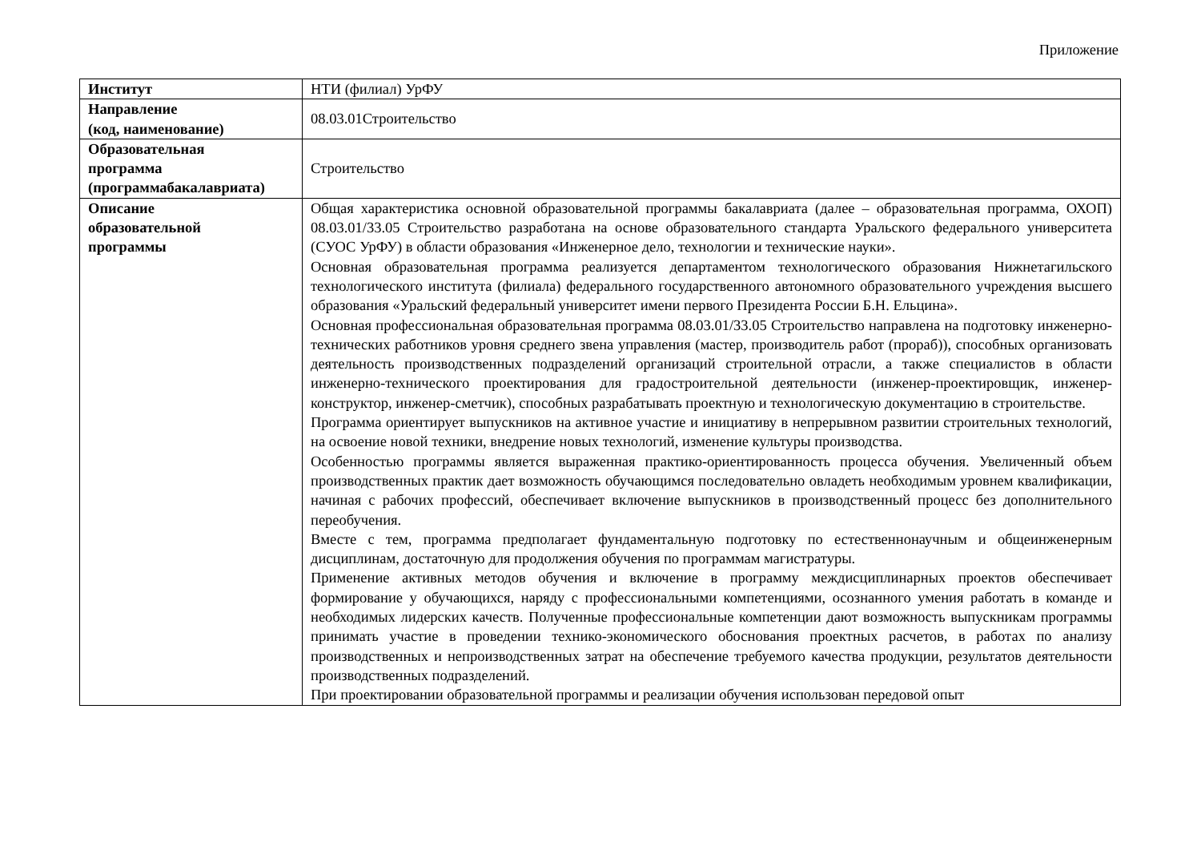Приложение
| Институт | НТИ (филиал) УрФУ |
| Направление (код, наименование) | 08.03.01Строительство |
| Образовательная программа (программабакалавриата) | Строительство |
| Описание образовательной программы | Общая характеристика основной образовательной программы бакалавриата (далее – образовательная программа, ОХОП) 08.03.01/33.05 Строительство разработана на основе образовательного стандарта Уральского федерального университета (СУОС УрФУ) в области образования «Инженерное дело, технологии и технические науки». Основная образовательная программа реализуется департаментом технологического образования Нижнетагильского технологического института (филиала) федерального государственного автономного образовательного учреждения высшего образования «Уральский федеральный университет имени первого Президента России Б.Н. Ельцина». Основная профессиональная образовательная программа 08.03.01/33.05 Строительство направлена на подготовку инженерно-технических работников уровня среднего звена управления (мастер, производитель работ (прораб)), способных организовать деятельность производственных подразделений организаций строительной отрасли, а также специалистов в области инженерно-технического проектирования для градостроительной деятельности (инженер-проектировщик, инженер-конструктор, инженер-сметчик), способных разрабатывать проектную и технологическую документацию в строительстве. Программа ориентирует выпускников на активное участие и инициативу в непрерывном развитии строительных технологий, на освоение новой техники, внедрение новых технологий, изменение культуры производства. Особенностью программы является выраженная практико-ориентированность процесса обучения. Увеличенный объем производственных практик дает возможность обучающимся последовательно овладеть необходимым уровнем квалификации, начиная с рабочих профессий, обеспечивает включение выпускников в производственный процесс без дополнительного переобучения. Вместе с тем, программа предполагает фундаментальную подготовку по естественнонаучным и общеинженерным дисциплинам, достаточную для продолжения обучения по программам магистратуры. Применение активных методов обучения и включение в программу междисциплинарных проектов обеспечивает формирование у обучающихся, наряду с профессиональными компетенциями, осознанного умения работать в команде и необходимых лидерских качеств. Полученные профессиональные компетенции дают возможность выпускникам программы принимать участие в проведении технико-экономического обоснования проектных расчетов, в работах по анализу производственных и непроизводственных затрат на обеспечение требуемого качества продукции, результатов деятельности производственных подразделений. При проектировании образовательной программы и реализации обучения использован передовой опыт |